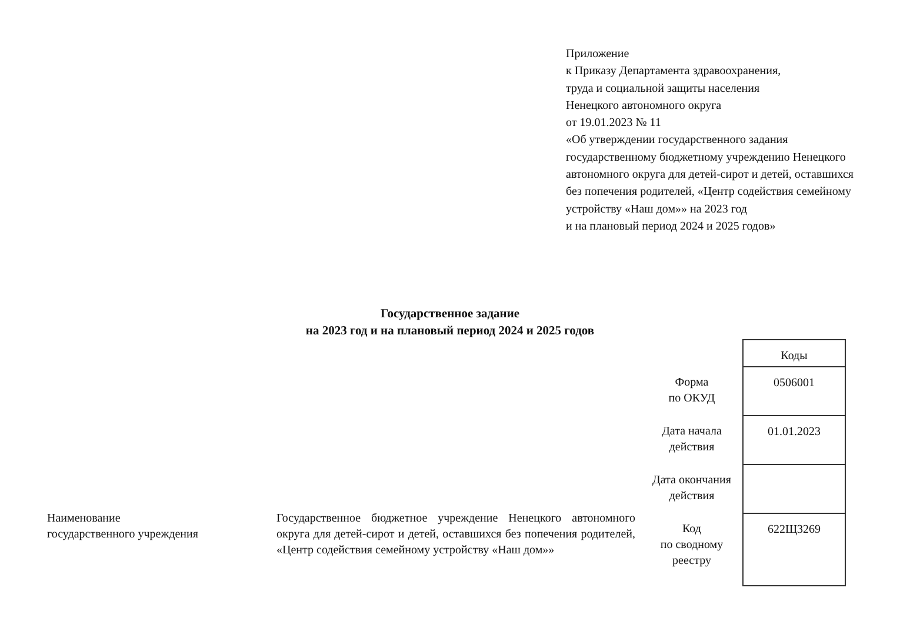Приложение
к Приказу Департамента здравоохранения,
труда и социальной защиты населения
Ненецкого автономного округа
от 19.01.2023 № 11
«Об утверждении государственного задания государственному бюджетному учреждению Ненецкого автономного округа для детей-сирот и детей, оставшихся без попечения родителей, «Центр содействия семейному устройству «Наш дом»» на 2023 год
и на плановый период 2024 и 2025 годов»
Государственное задание
на 2023 год и на плановый период 2024 и 2025 годов
Наименование
государственного учреждения
Государственное бюджетное учреждение Ненецкого автономного округа для детей-сирот и детей, оставшихся без попечения родителей, «Центр содействия семейному устройству «Наш дом»»
| | Коды |
| Форма по ОКУД | 0506001 |
| Дата начала действия | 01.01.2023 |
| Дата окончания действия | |
| Код по сводному реестру | 622Щ3269 |